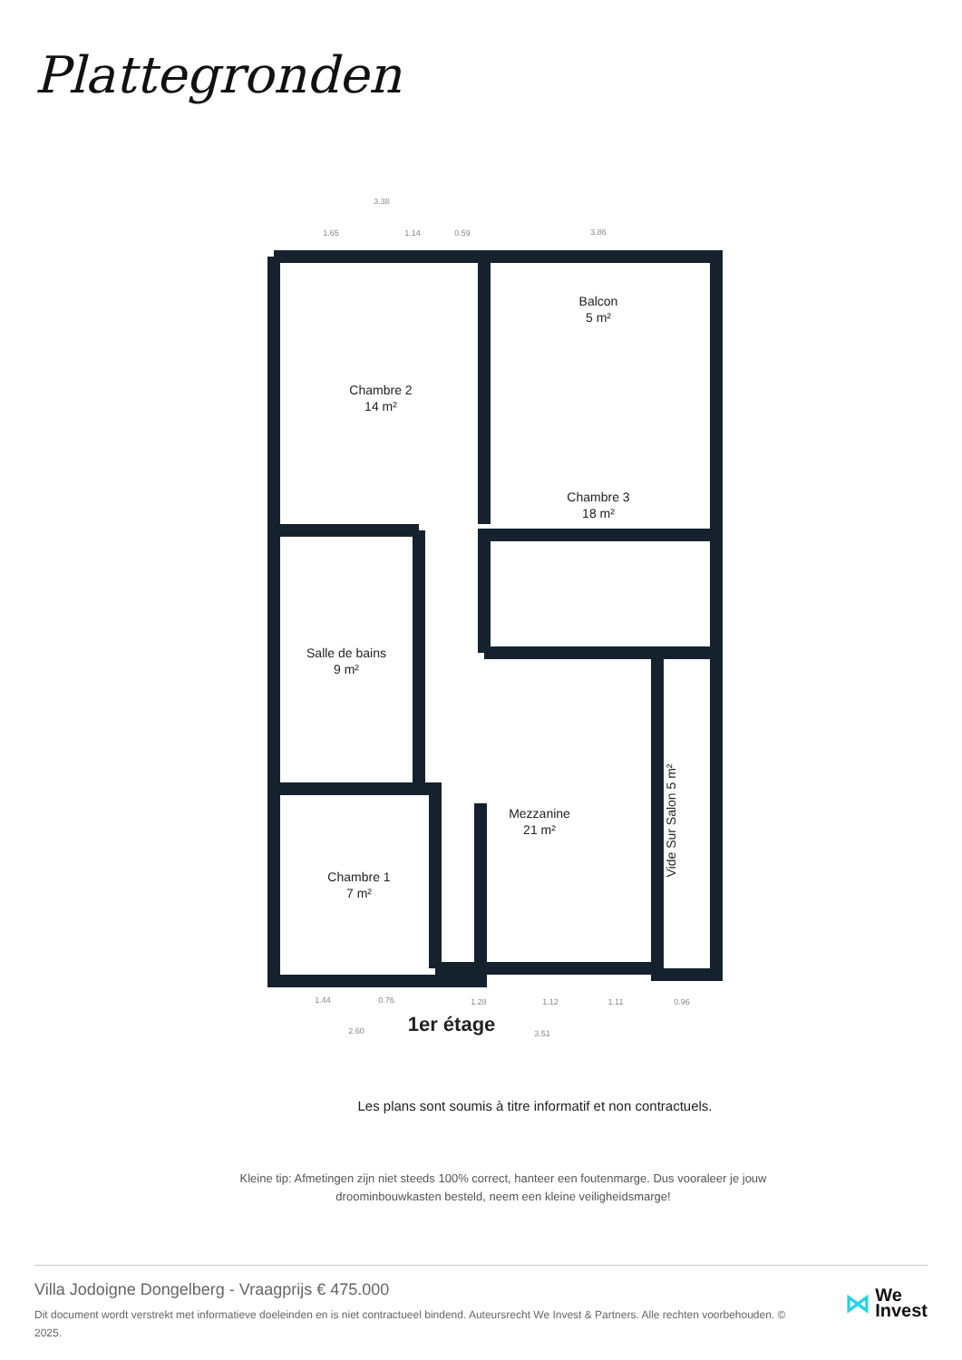Plattegronden
Chambre 2
14 m²
Balcon
5 m²
Chambre 3
18 m²
Salle de bains
9 m²
Mezzanine
21 m²
Chambre 1
7 m²
Vide Sur Salon 5 m²
1er étage
Les plans sont soumis à titre informatif et non contractuels.
3.38
1.65
1.14
0.59
3.86
1.44
0.76
1.28
1.12
1.11
0.96
2.60
3.51
Kleine tip: Afmetingen zijn niet steeds 100% correct, hanteer een foutenmarge. Dus vooraleer je jouw droominbouwkasten besteld, neem een kleine veiligheidsmarge!
Villa Jodoigne Dongelberg - Vraagprijs € 475.000
Dit document wordt verstrekt met informatieve doeleinden en is niet contractueel bindend. Auteursrecht We Invest & Partners. Alle rechten voorbehouden. © 2025.
⋈ We
Invest